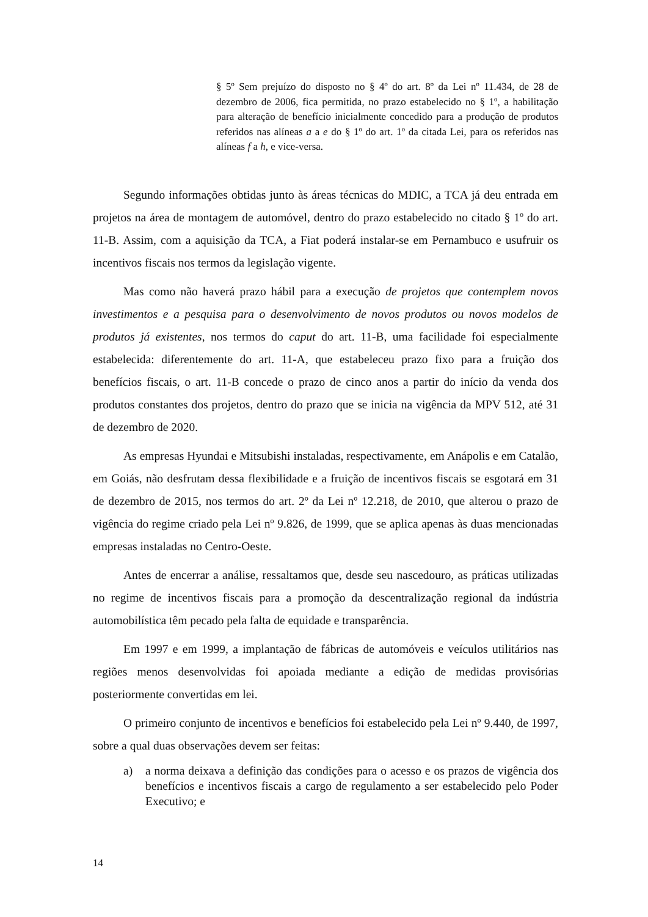§ 5º Sem prejuízo do disposto no § 4º do art. 8º da Lei nº 11.434, de 28 de dezembro de 2006, fica permitida, no prazo estabelecido no § 1º, a habilitação para alteração de benefício inicialmente concedido para a produção de produtos referidos nas alíneas a a e do § 1º do art. 1º da citada Lei, para os referidos nas alíneas f a h, e vice-versa.
Segundo informações obtidas junto às áreas técnicas do MDIC, a TCA já deu entrada em projetos na área de montagem de automóvel, dentro do prazo estabelecido no citado § 1º do art. 11-B. Assim, com a aquisição da TCA, a Fiat poderá instalar-se em Pernambuco e usufruir os incentivos fiscais nos termos da legislação vigente.
Mas como não haverá prazo hábil para a execução de projetos que contemplem novos investimentos e a pesquisa para o desenvolvimento de novos produtos ou novos modelos de produtos já existentes, nos termos do caput do art. 11-B, uma facilidade foi especialmente estabelecida: diferentemente do art. 11-A, que estabeleceu prazo fixo para a fruição dos benefícios fiscais, o art. 11-B concede o prazo de cinco anos a partir do início da venda dos produtos constantes dos projetos, dentro do prazo que se inicia na vigência da MPV 512, até 31 de dezembro de 2020.
As empresas Hyundai e Mitsubishi instaladas, respectivamente, em Anápolis e em Catalão, em Goiás, não desfrutam dessa flexibilidade e a fruição de incentivos fiscais se esgotará em 31 de dezembro de 2015, nos termos do art. 2º da Lei nº 12.218, de 2010, que alterou o prazo de vigência do regime criado pela Lei nº 9.826, de 1999, que se aplica apenas às duas mencionadas empresas instaladas no Centro-Oeste.
Antes de encerrar a análise, ressaltamos que, desde seu nascedouro, as práticas utilizadas no regime de incentivos fiscais para a promoção da descentralização regional da indústria automobilística têm pecado pela falta de equidade e transparência.
Em 1997 e em 1999, a implantação de fábricas de automóveis e veículos utilitários nas regiões menos desenvolvidas foi apoiada mediante a edição de medidas provisórias posteriormente convertidas em lei.
O primeiro conjunto de incentivos e benefícios foi estabelecido pela Lei nº 9.440, de 1997, sobre a qual duas observações devem ser feitas:
a) a norma deixava a definição das condições para o acesso e os prazos de vigência dos benefícios e incentivos fiscais a cargo de regulamento a ser estabelecido pelo Poder Executivo; e
14